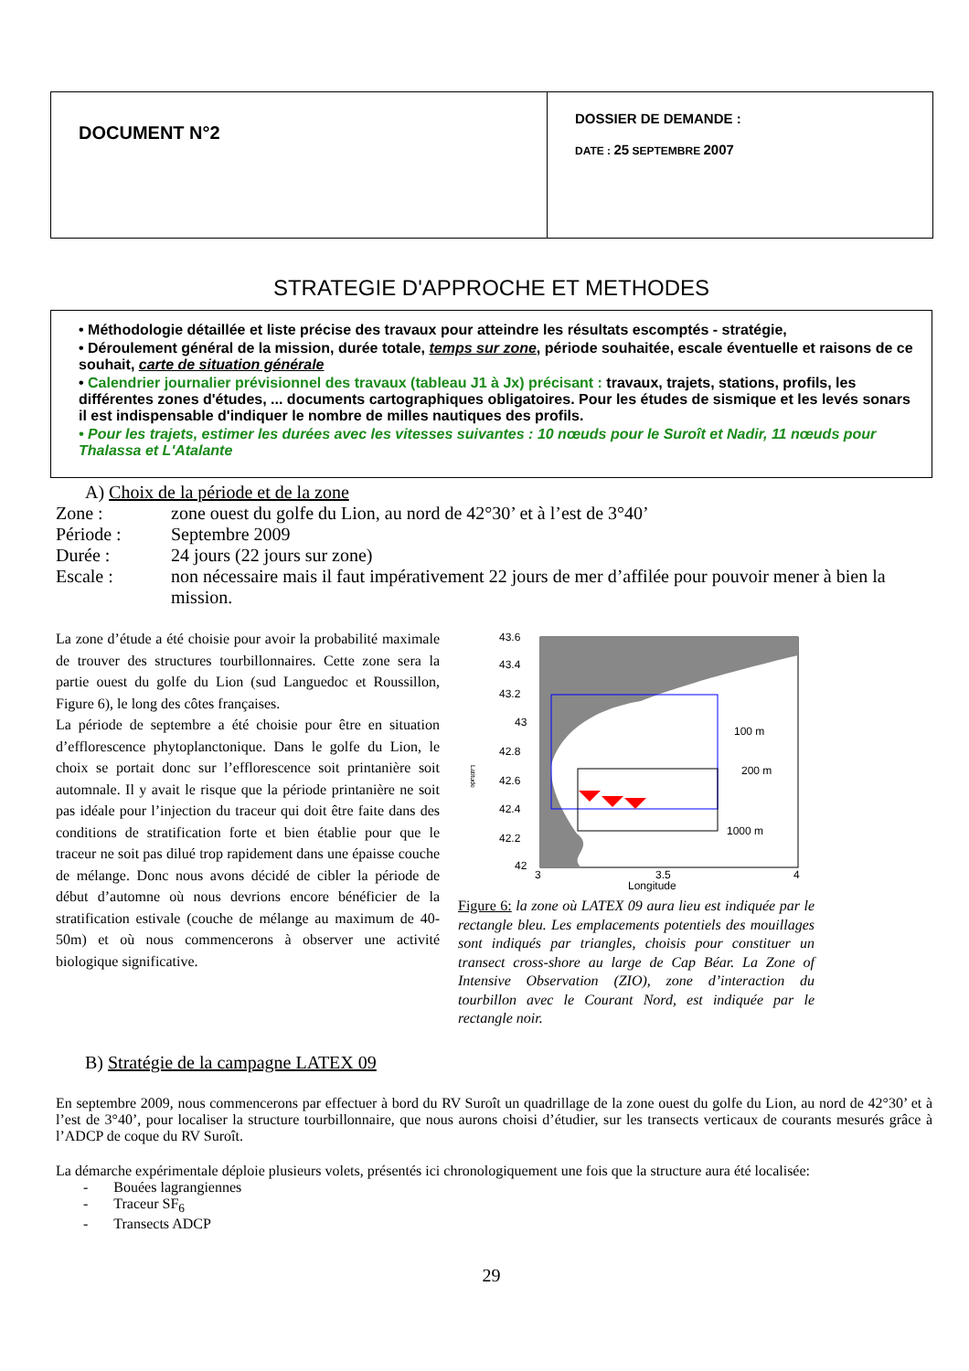| DOCUMENT N°2 | DOSSIER DE DEMANDE : DATE : 25 SEPTEMBRE 2007 |
STRATEGIE D'APPROCHE ET METHODES
• Méthodologie détaillée et liste précise des travaux pour atteindre les résultats escomptés - stratégie,
• Déroulement général de la mission, durée totale, temps sur zone, période souhaitée, escale éventuelle et raisons de ce souhait, carte de situation générale
• Calendrier journalier prévisionnel des travaux (tableau J1 à Jx) précisant : travaux, trajets, stations, profils, les différentes zones d'études, ... documents cartographiques obligatoires. Pour les études de sismique et les levés sonars il est indispensable d'indiquer le nombre de milles nautiques des profils.
• Pour les trajets, estimer les durées avec les vitesses suivantes : 10 nœuds pour le Suroît et Nadir, 11 nœuds pour Thalassa et L'Atalante
A) Choix de la période et de la zone
Zone : zone ouest du golfe du Lion, au nord de 42°30’ et à l’est de 3°40’
Période : Septembre 2009
Durée : 24 jours (22 jours sur zone)
Escale : non nécessaire mais il faut impérativement 22 jours de mer d’affilée pour pouvoir mener à bien la mission.
La zone d’étude a été choisie pour avoir la probabilité maximale de trouver des structures tourbillonnaires. Cette zone sera la partie ouest du golfe du Lion (sud Languedoc et Roussillon, Figure 6), le long des côtes françaises.
La période de septembre a été choisie pour être en situation d’efflorescence phytoplanctonique. Dans le golfe du Lion, le choix se portait donc sur l’efflorescence soit printanière soit automnale. Il y avait le risque que la période printanière ne soit pas idéale pour l’injection du traceur qui doit être faite dans des conditions de stratification forte et bien établie pour que le traceur ne soit pas dilué trop rapidement dans une épaisse couche de mélange. Donc nous avons décidé de cibler la période de début d’automne où nous devrions encore bénéficier de la stratification estivale (couche de mélange au maximum de 40-50m) et où nous commencerons à observer une activité biologique significative.
43.6
43.4
43.2
43
42.8
42.6
42.4
42.2
42
3
3.5
4
Longitude
100 m
200 m
1000 m
Latitude
Figure 6: la zone où LATEX 09 aura lieu est indiquée par le rectangle bleu. Les emplacements potentiels des mouillages sont indiqués par triangles, choisis pour constituer un transect cross-shore au large de Cap Béar. La Zone of Intensive Observation (ZIO), zone d’interaction du tourbillon avec le Courant Nord, est indiquée par le rectangle noir.
B) Stratégie de la campagne LATEX 09
En septembre 2009, nous commencerons par effectuer à bord du RV Suroît un quadrillage de la zone ouest du golfe du Lion, au nord de 42°30’ et à l’est de 3°40’, pour localiser la structure tourbillonnaire, que nous aurons choisi d’étudier, sur les transects verticaux de courants mesurés grâce à l’ADCP de coque du RV Suroît.
La démarche expérimentale déploie plusieurs volets, présentés ici chronologiquement une fois que la structure aura été localisée:
- Bouées lagrangiennes
- Traceur SF<sub>6</sub>
- Transects ADCP
29